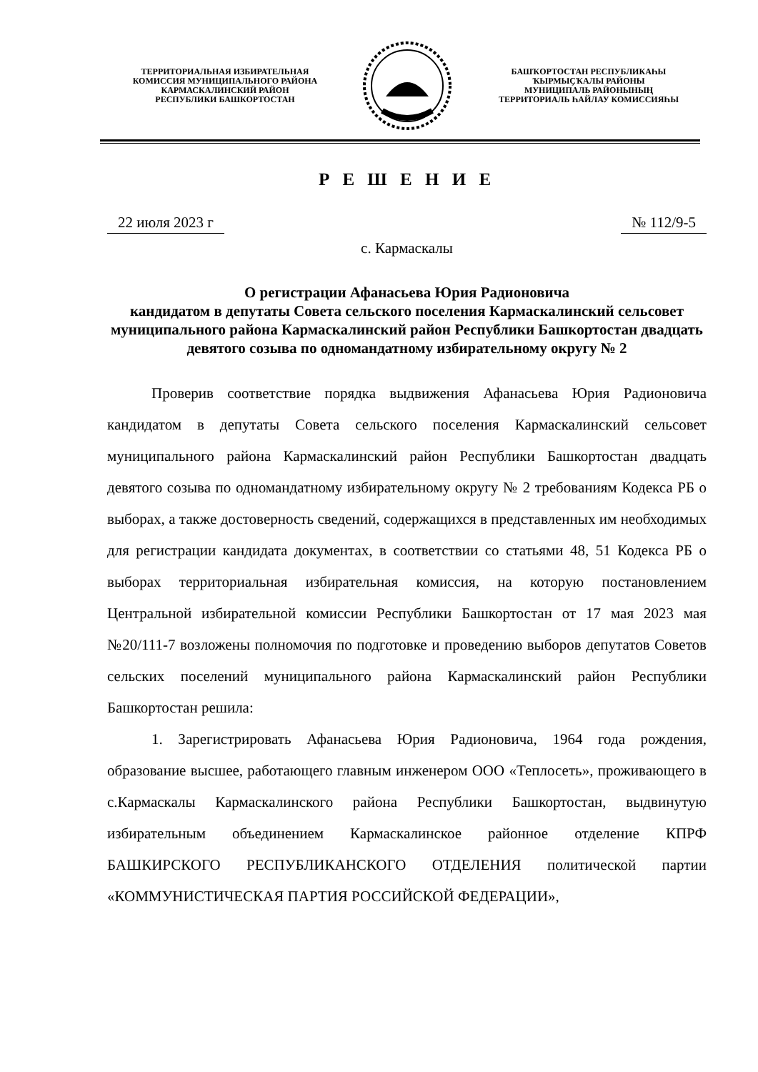ТЕРРИТОРИАЛЬНАЯ ИЗБИРАТЕЛЬНАЯ
КОМИССИЯ МУНИЦИПАЛЬНОГО РАЙОНА
КАРМАСКАЛИНСКИЙ РАЙОН
РЕСПУБЛИКИ БАШКОРТОСТАН
БАШҠОРТОСТАН РЕСПУБЛИКАҺЫ
ҠЫРМЫҪҠАЛЫ РАЙОНЫ
МУНИЦИПАЛЬ РАЙОНЫНЫҢ
ТЕРРИТОРИАЛЬ ҺАЙЛАУ КОМИССИЯҺЫ
Р Е Ш Е Н И Е
22 июля 2023 г № 112/9-5
с. Кармаскалы
О регистрации Афанасьева Юрия Радионовича
кандидатом в депутаты Совета сельского поселения Кармаскалинский сельсовет муниципального района Кармаскалинский район Республики Башкортостан двадцать девятого созыва по одномандатному избирательному округу № 2
Проверив соответствие порядка выдвижения Афанасьева Юрия Радионовича кандидатом в депутаты Совета сельского поселения Кармаскалинский сельсовет муниципального района Кармаскалинский район Республики Башкортостан двадцать девятого созыва по одномандатному избирательному округу № 2 требованиям Кодекса РБ о выборах, а также достоверность сведений, содержащихся в представленных им необходимых для регистрации кандидата документах, в соответствии со статьями 48, 51 Кодекса РБ о выборах территориальная избирательная комиссия, на которую постановлением Центральной избирательной комиссии Республики Башкортостан от 17 мая 2023 мая №20/111-7 возложены полномочия по подготовке и проведению выборов депутатов Советов сельских поселений муниципального района Кармаскалинский район Республики Башкортостан решила:
1. Зарегистрировать Афанасьева Юрия Радионовича, 1964 года рождения, образование высшее, работающего главным инженером ООО «Теплосеть», проживающего в с.Кармаскалы Кармаскалинского района Республики Башкортостан, выдвинутую избирательным объединением Кармаскалинское районное отделение КПРФ БАШКИРСКОГО РЕСПУБЛИКАНСКОГО ОТДЕЛЕНИЯ политической партии «КОММУНИСТИЧЕСКАЯ ПАРТИЯ РОССИЙСКОЙ ФЕДЕРАЦИИ»,